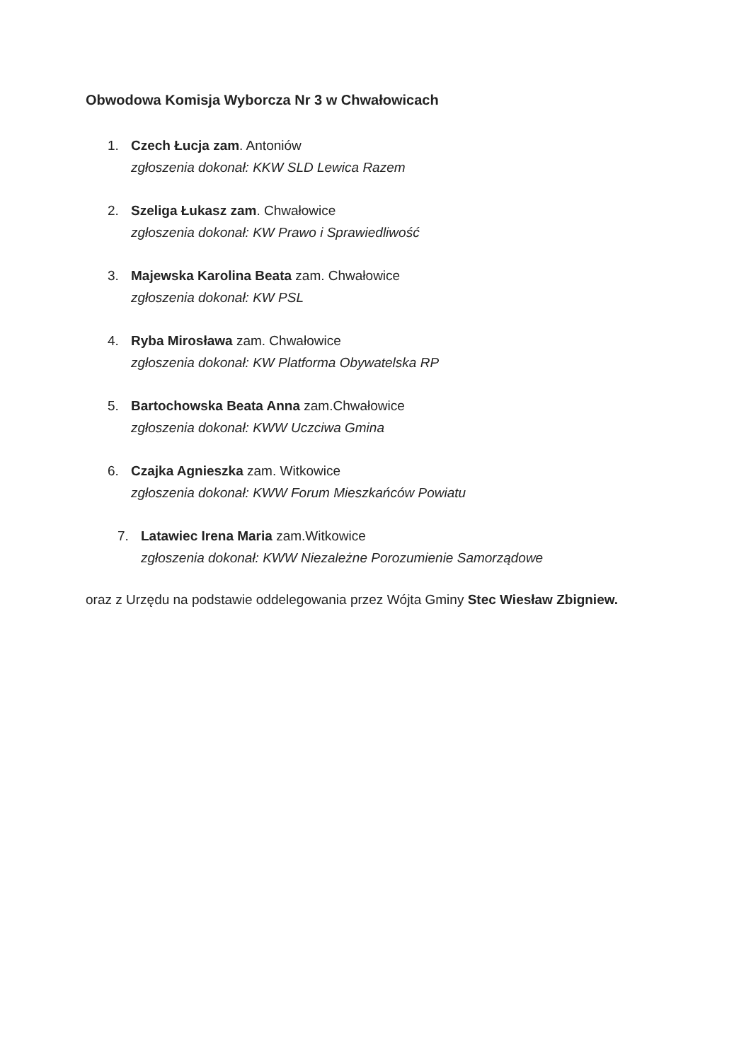Obwodowa Komisja Wyborcza Nr 3 w Chwałowicach
1. Czech Łucja zam. Antoniów
zgłoszenia dokonał: KKW SLD Lewica Razem
2. Szeliga Łukasz zam. Chwałowice
zgłoszenia dokonał: KW Prawo i Sprawiedliwość
3. Majewska Karolina Beata zam. Chwałowice
zgłoszenia dokonał: KW PSL
4. Ryba Mirosława zam. Chwałowice
zgłoszenia dokonał: KW Platforma Obywatelska RP
5. Bartochowska Beata Anna zam.Chwałowice
zgłoszenia dokonał: KWW Uczciwa Gmina
6. Czajka Agnieszka zam. Witkowice
zgłoszenia dokonał: KWW Forum Mieszkańców Powiatu
7. Latawiec Irena Maria zam.Witkowice
zgłoszenia dokonał: KWW Niezależne Porozumienie Samorządowe
oraz z Urzędu na podstawie oddelegowania przez Wójta Gminy Stec Wiesław Zbigniew.